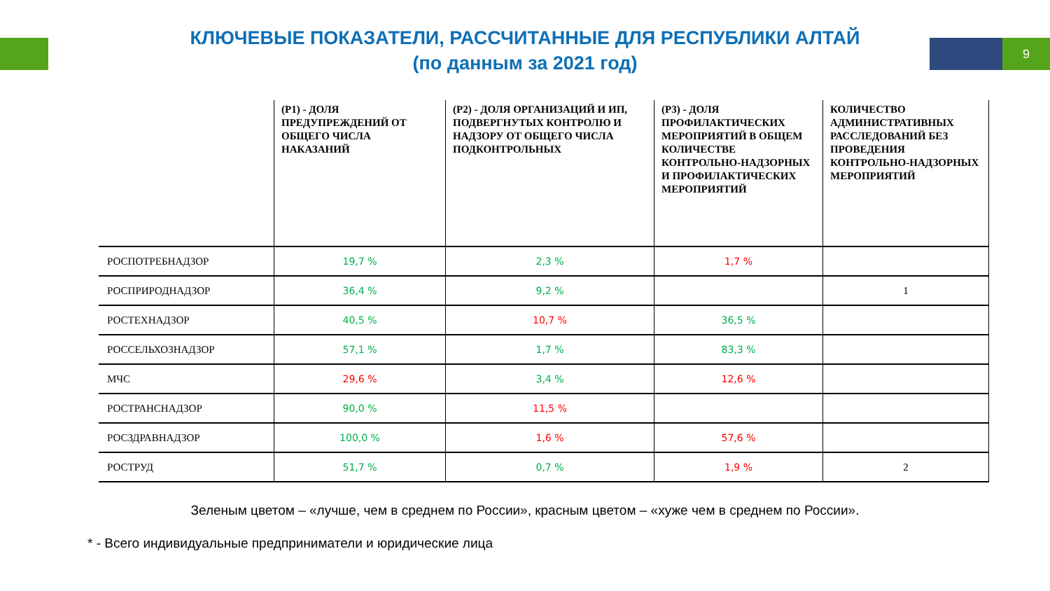9
КЛЮЧЕВЫЕ ПОКАЗАТЕЛИ, РАССЧИТАННЫЕ ДЛЯ РЕСПУБЛИКИ АЛТАЙ
(по данным за 2021 год)
| | (Р1) - ДОЛЯ ПРЕДУПРЕЖДЕНИЙ ОТ ОБЩЕГО ЧИСЛА НАКАЗАНИЙ | (Р2) - ДОЛЯ ОРГАНИЗАЦИЙ И ИП, ПОДВЕРГНУТЫХ КОНТРОЛЮ И НАДЗОРУ ОТ ОБЩЕГО ЧИСЛА ПОДКОНТРОЛЬНЫХ | (Р3) - ДОЛЯ ПРОФИЛАКТИЧЕСКИХ МЕРОПРИЯТИЙ В ОБЩЕМ КОЛИЧЕСТВЕ КОНТРОЛЬНО-НАДЗОРНЫХ И ПРОФИЛАКТИЧЕСКИХ МЕРОПРИЯТИЙ | КОЛИЧЕСТВО АДМИНИСТРАТИВНЫХ РАССЛЕДОВАНИЙ БЕЗ ПРОВЕДЕНИЯ КОНТРОЛЬНО-НАДЗОРНЫХ МЕРОПРИЯТИЙ |
| --- | --- | --- | --- | --- |
| РОСПОТРЕБНАДЗОР | 19,7 % | 2,3 % | 1,7 % | |
| РОСПРИРОДНАДЗОР | 36,4 % | 9,2 % | | 1 |
| РОСТЕХНАДЗОР | 40,5 % | 10,7 % | 36,5 % | |
| РОССЕЛЬХОЗНАДЗОР | 57,1 % | 1,7 % | 83,3 % | |
| МЧС | 29,6 % | 3,4 % | 12,6 % | |
| РОСТРАНСНАДЗОР | 90,0 % | 11,5 % | | |
| РОСЗДРАВНАДЗОР | 100,0 % | 1,6 % | 57,6 % | |
| РОСТРУД | 51,7 % | 0,7 % | 1,9 % | 2 |
Зеленым цветом – «лучше, чем в среднем по России», красным цветом – «хуже чем в среднем по России».
* - Всего индивидуальные предприниматели и юридические лица